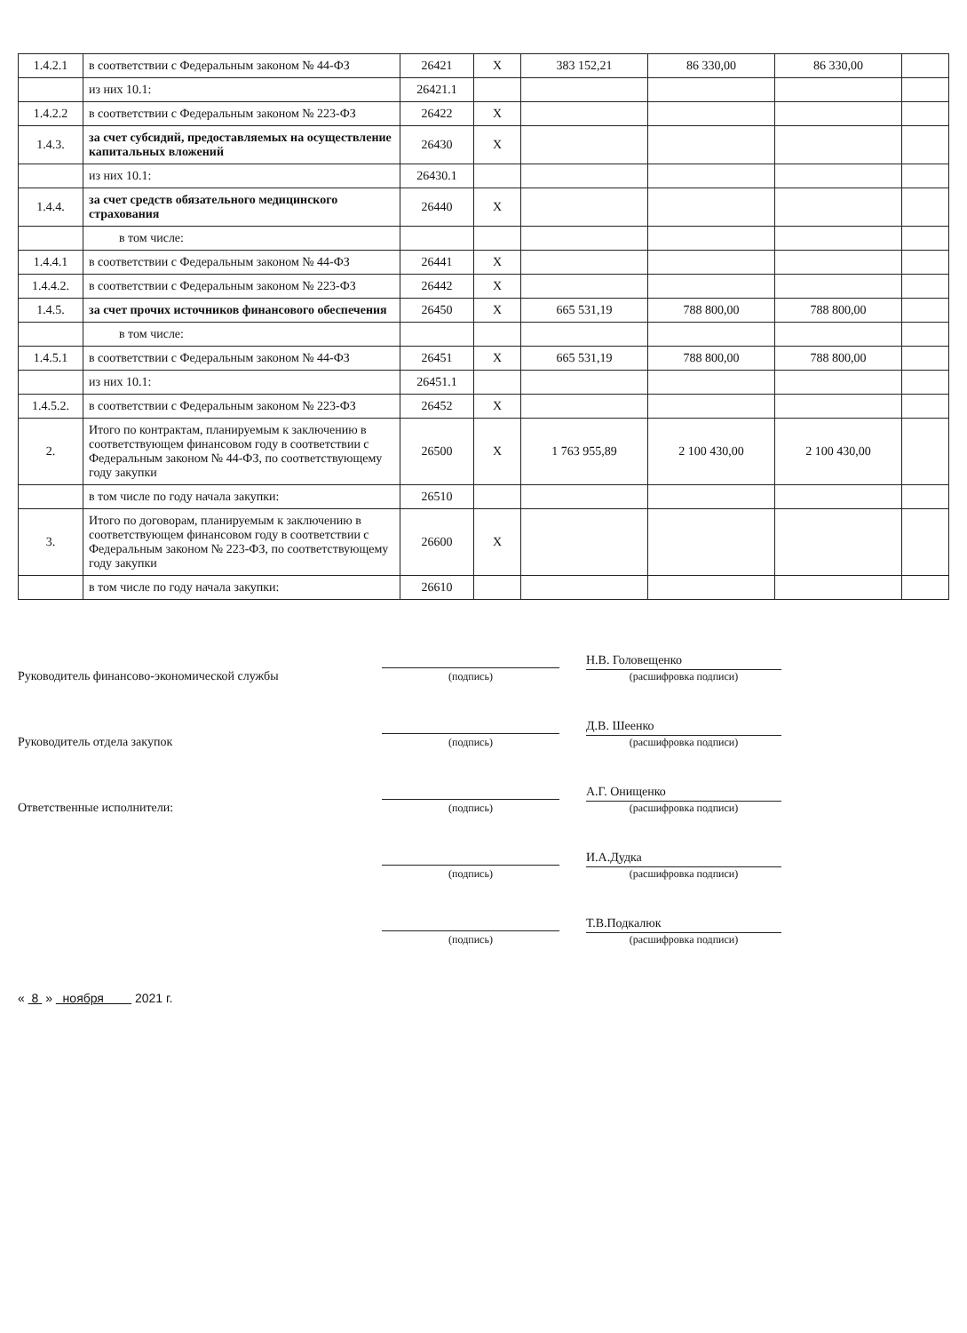| 1.4.2.1 | в соответствии с Федеральным законом № 44-ФЗ | 26421 | Х | 383 152,21 | 86 330,00 | 86 330,00 | |
| | из них 10.1: | 26421.1 | | | | | |
| 1.4.2.2 | в соответствии с Федеральным законом № 223-ФЗ | 26422 | Х | | | | |
| 1.4.3. | за счет субсидий, предоставляемых на осуществление капитальных вложений | 26430 | Х | | | | |
| | из них 10.1: | 26430.1 | | | | | |
| 1.4.4. | за счет средств обязательного медицинского страхования | 26440 | Х | | | | |
| | в том числе: | | | | | | |
| 1.4.4.1 | в соответствии с Федеральным законом № 44-ФЗ | 26441 | Х | | | | |
| 1.4.4.2. | в соответствии с Федеральным законом № 223-ФЗ | 26442 | Х | | | | |
| 1.4.5. | за счет прочих источников финансового обеспечения | 26450 | Х | 665 531,19 | 788 800,00 | 788 800,00 | |
| | в том числе: | | | | | | |
| 1.4.5.1 | в соответствии с Федеральным законом № 44-ФЗ | 26451 | Х | 665 531,19 | 788 800,00 | 788 800,00 | |
| | из них 10.1: | 26451.1 | | | | | |
| 1.4.5.2. | в соответствии с Федеральным законом № 223-ФЗ | 26452 | Х | | | | |
| 2. | Итого по контрактам, планируемым к заключению в соответствующем финансовом году в соответствии с Федеральным законом № 44-ФЗ, по соответствующему году закупки | 26500 | Х | 1 763 955,89 | 2 100 430,00 | 2 100 430,00 | |
| | в том числе по году начала закупки: | 26510 | | | | | |
| 3. | Итого по договорам, планируемым к заключению в соответствующем финансовом году в соответствии с Федеральным законом № 223-ФЗ, по соответствующему году закупки | 26600 | Х | | | | |
| | в том числе по году начала закупки: | 26610 | | | | | |
Руководитель финансово-экономической службы
(подпись)
Н.В. Головещенко
(расшифровка подписи)
Руководитель отдела закупок
(подпись)
Д.В. Шеенко
(расшифровка подписи)
Ответственные исполнители:
(подпись)
А.Г. Онищенко
(расшифровка подписи)
(подпись)
И.А.Дудка
(расшифровка подписи)
(подпись)
Т.В.Подкалюк
(расшифровка подписи)
« 8 » ноября 2021 г.